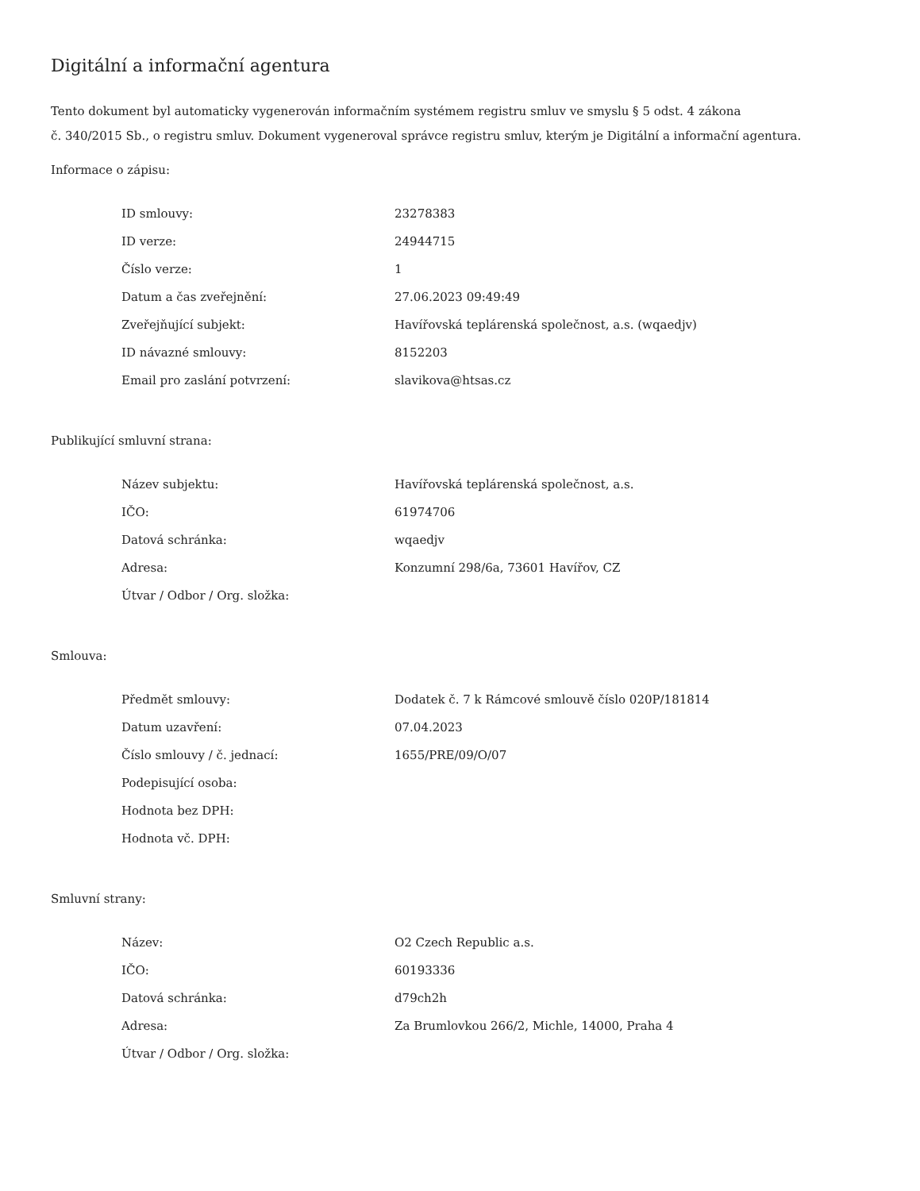Digitální a informační agentura
Tento dokument byl automaticky vygenerován informačním systémem registru smluv ve smyslu § 5 odst. 4 zákona
č. 340/2015 Sb., o registru smluv. Dokument vygeneroval správce registru smluv, kterým je Digitální a informační agentura.
Informace o zápisu:
| ID smlouvy: | 23278383 |
| ID verze: | 24944715 |
| Číslo verze: | 1 |
| Datum a čas zveřejnění: | 27.06.2023 09:49:49 |
| Zveřejňující subjekt: | Havířovská teplárenská společnost, a.s. (wqaedjv) |
| ID návazné smlouvy: | 8152203 |
| Email pro zaslání potvrzení: | slavikova@htsas.cz |
Publikující smluvní strana:
| Název subjektu: | Havířovská teplárenská společnost, a.s. |
| IČO: | 61974706 |
| Datová schránka: | wqaedjv |
| Adresa: | Konzumní 298/6a, 73601 Havířov, CZ |
| Útvar / Odbor / Org. složka: | |
Smlouva:
| Předmět smlouvy: | Dodatek č. 7 k Rámcové smlouvě číslo 020P/181814 |
| Datum uzavření: | 07.04.2023 |
| Číslo smlouvy / č. jednací: | 1655/PRE/09/O/07 |
| Podepisující osoba: | |
| Hodnota bez DPH: | |
| Hodnota vč. DPH: | |
Smluvní strany:
| Název: | O2 Czech Republic a.s. |
| IČO: | 60193336 |
| Datová schránka: | d79ch2h |
| Adresa: | Za Brumlovkou 266/2, Michle, 14000, Praha 4 |
| Útvar / Odbor / Org. složka: | |